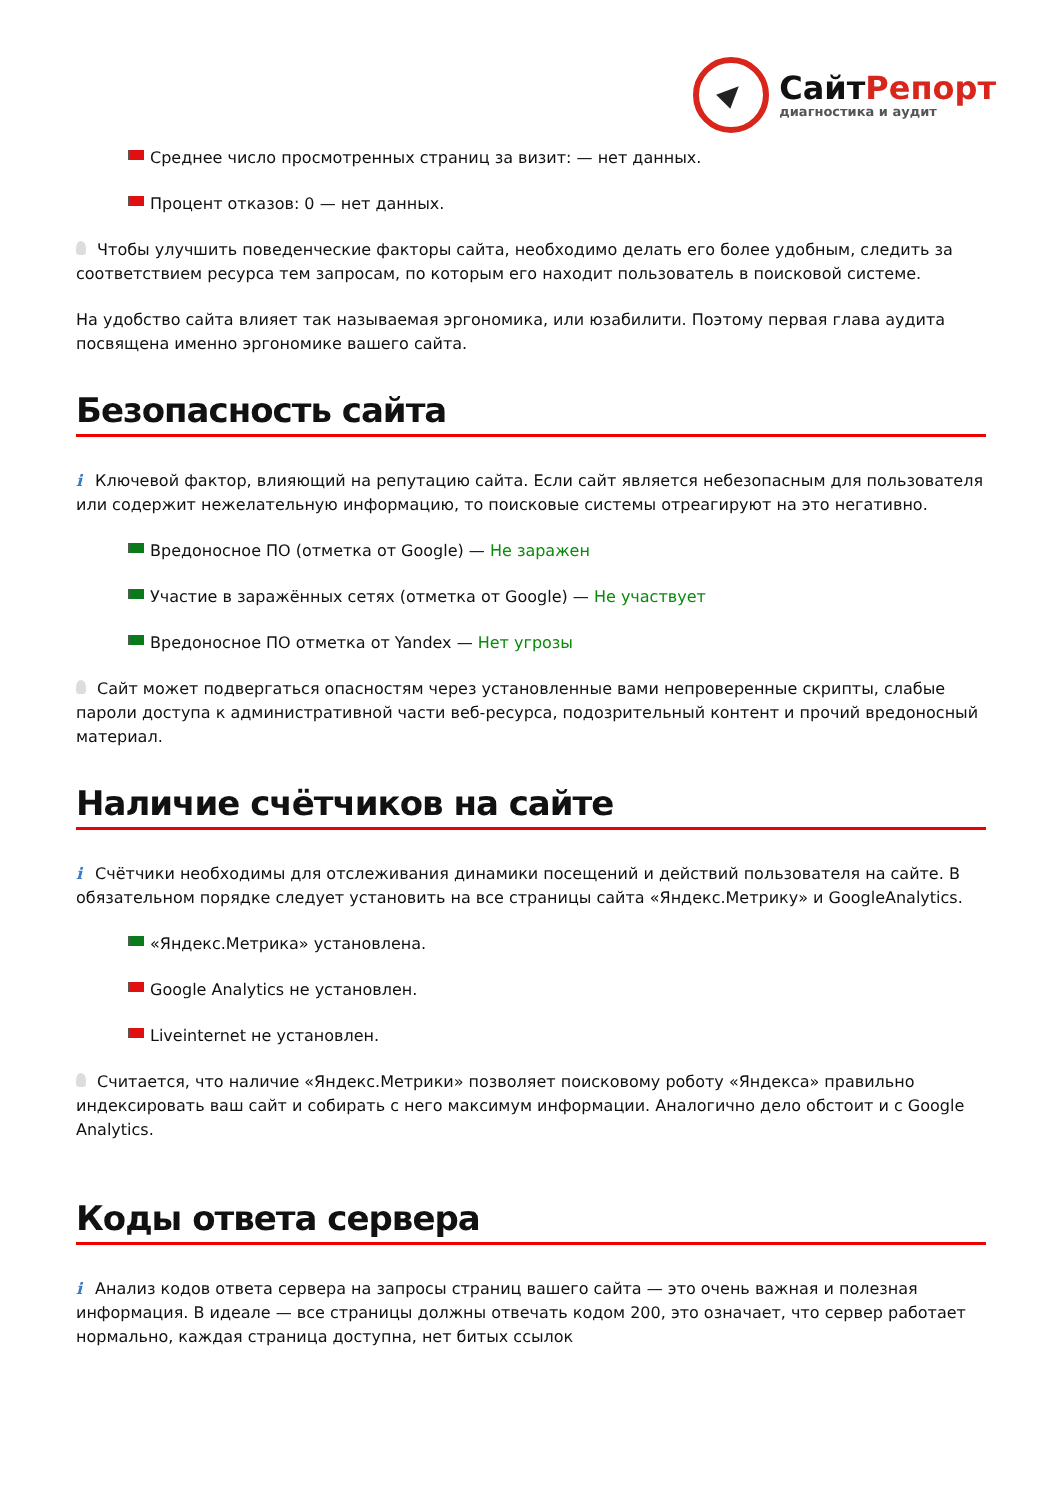СайтРепорт
диагностика и аудит
Среднее число просмотренных страниц за визит: — нет данных.
Процент отказов: 0 — нет данных.
Чтобы улучшить поведенческие факторы сайта, необходимо делать его более удобным, следить за соответствием ресурса тем запросам, по которым его находит пользователь в поисковой системе.
На удобство сайта влияет так называемая эргономика, или юзабилити. Поэтому первая глава аудита посвящена именно эргономике вашего сайта.
Безопасность сайта
i Ключевой фактор, влияющий на репутацию сайта. Если сайт является небезопасным для пользователя или содержит нежелательную информацию, то поисковые системы отреагируют на это негативно.
Вредоносное ПО (отметка от Google) — Не заражен
Участие в заражённых сетях (отметка от Google) — Не участвует
Вредоносное ПО отметка от Yandex — Нет угрозы
Сайт может подвергаться опасностям через установленные вами непроверенные скрипты, слабые пароли доступа к административной части веб-ресурса, подозрительный контент и прочий вредоносный материал.
Наличие счётчиков на сайте
i Счётчики необходимы для отслеживания динамики посещений и действий пользователя на сайте. В обязательном порядке следует установить на все страницы сайта «Яндекс.Метрику» и GoogleAnalytics.
«Яндекс.Метрика» установлена.
Google Analytics не установлен.
Liveinternet не установлен.
Считается, что наличие «Яндекс.Метрики» позволяет поисковому роботу «Яндекса» правильно индексировать ваш сайт и собирать с него максимум информации. Аналогично дело обстоит и с Google Analytics.
Коды ответа сервера
i Анализ кодов ответа сервера на запросы страниц вашего сайта — это очень важная и полезная информация. В идеале — все страницы должны отвечать кодом 200, это означает, что сервер работает нормально, каждая страница доступна, нет битых ссылок